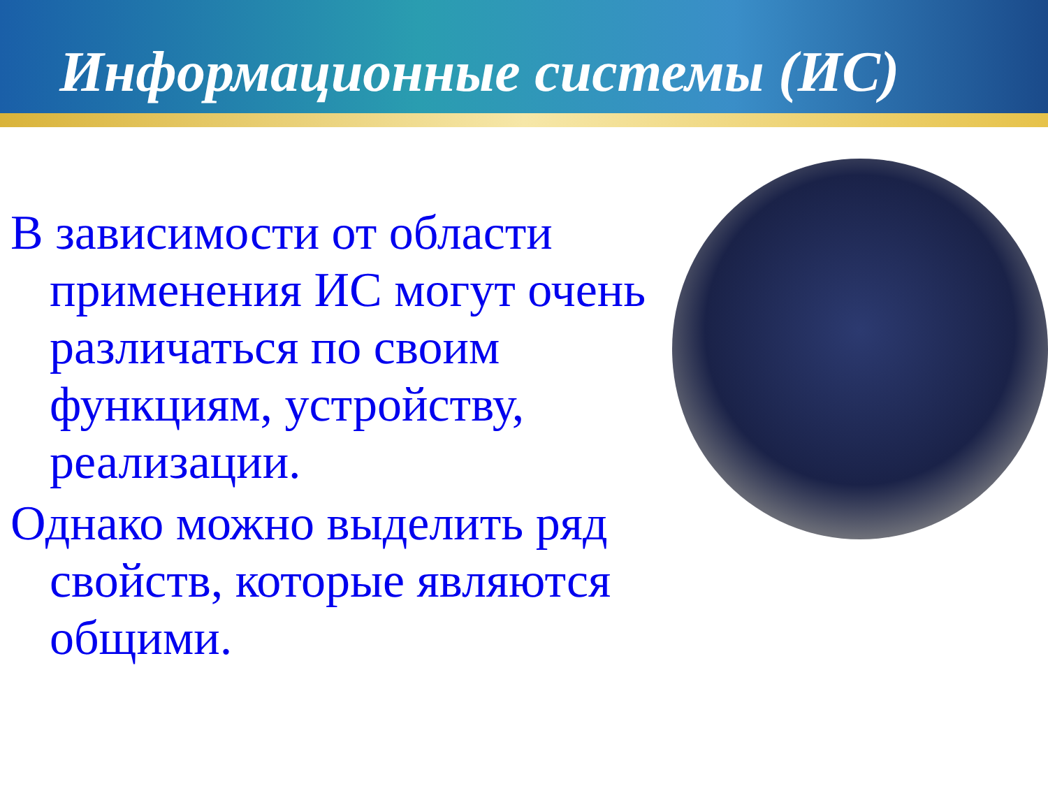Информационные системы (ИС)
В зависимости от области применения ИС могут очень различаться по своим функциям, устройству, реализации.
Однако можно выделить ряд свойств, которые являются общими.